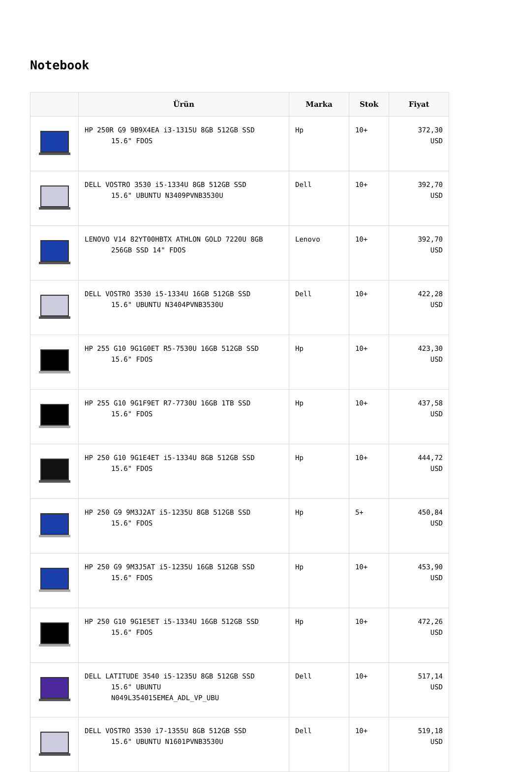Notebook
| | Ürün | Marka | Stok | Fiyat |
| --- | --- | --- | --- | --- |
| | HP 250R G9 9B9X4EA i3-1315U 8GB 512GB SSD 15.6" FDOS | Hp | 10+ | 372,30 USD |
| | DELL VOSTRO 3530 i5-1334U 8GB 512GB SSD 15.6" UBUNTU N3409PVNB3530U | Dell | 10+ | 392,70 USD |
| | LENOVO V14 82YT00HBTX ATHLON GOLD 7220U 8GB 256GB SSD 14" FDOS | Lenovo | 10+ | 392,70 USD |
| | DELL VOSTRO 3530 i5-1334U 16GB 512GB SSD 15.6" UBUNTU N3404PVNB3530U | Dell | 10+ | 422,28 USD |
| | HP 255 G10 9G1G0ET R5-7530U 16GB 512GB SSD 15.6" FDOS | Hp | 10+ | 423,30 USD |
| | HP 255 G10 9G1F9ET R7-7730U 16GB 1TB SSD 15.6" FDOS | Hp | 10+ | 437,58 USD |
| | HP 250 G10 9G1E4ET i5-1334U 8GB 512GB SSD 15.6" FDOS | Hp | 10+ | 444,72 USD |
| | HP 250 G9 9M3J2AT i5-1235U 8GB 512GB SSD 15.6" FDOS | Hp | 5+ | 450,84 USD |
| | HP 250 G9 9M3J5AT i5-1235U 16GB 512GB SSD 15.6" FDOS | Hp | 10+ | 453,90 USD |
| | HP 250 G10 9G1E5ET i5-1334U 16GB 512GB SSD 15.6" FDOS | Hp | 10+ | 472,26 USD |
| | DELL LATITUDE 3540 i5-1235U 8GB 512GB SSD 15.6" UBUNTU N049L354015EMEA_ADL_VP_UBU | Dell | 10+ | 517,14 USD |
| | DELL VOSTRO 3530 i7-1355U 8GB 512GB SSD 15.6" UBUNTU N1601PVNB3530U | Dell | 10+ | 519,18 USD |